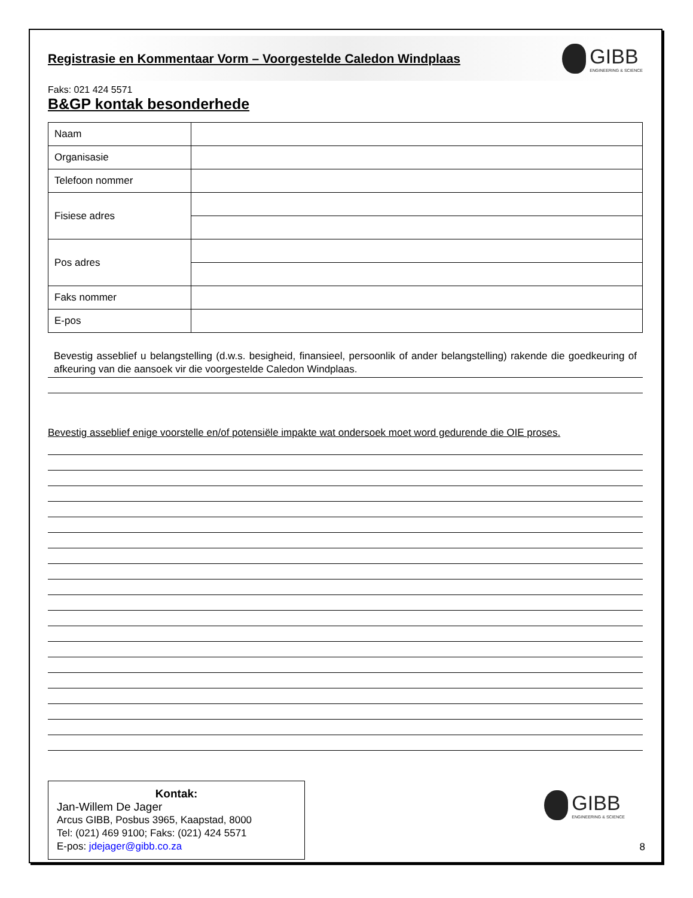Registrasie en Kommentaar Vorm – Voorgestelde Caledon Windplaas
GIBB
ENGINEERING & SCIENCE
Faks: 021 424 5571
B&GP kontak besonderhede
| Naam | |
| Organisasie | |
| Telefoon nommer | |
| Fisiese adres | |
| Pos adres | |
| Faks nommer | |
| E-pos | |
Bevestig asseblief u belangstelling (d.w.s. besigheid, finansieel, persoonlik of ander belangstelling) rakende die goedkeuring of afkeuring van die aansoek vir die voorgestelde Caledon Windplaas.
Bevestig asseblief enige voorstelle en/of potensiële impakte wat ondersoek moet word gedurende die OIE proses.
Kontak:
Jan-Willem De Jager
Arcus GIBB, Posbus 3965, Kaapstad, 8000
Tel: (021) 469 9100; Faks: (021) 424 5571
E-pos: jdejager@gibb.co.za
GIBB
ENGINEERING & SCIENCE
8